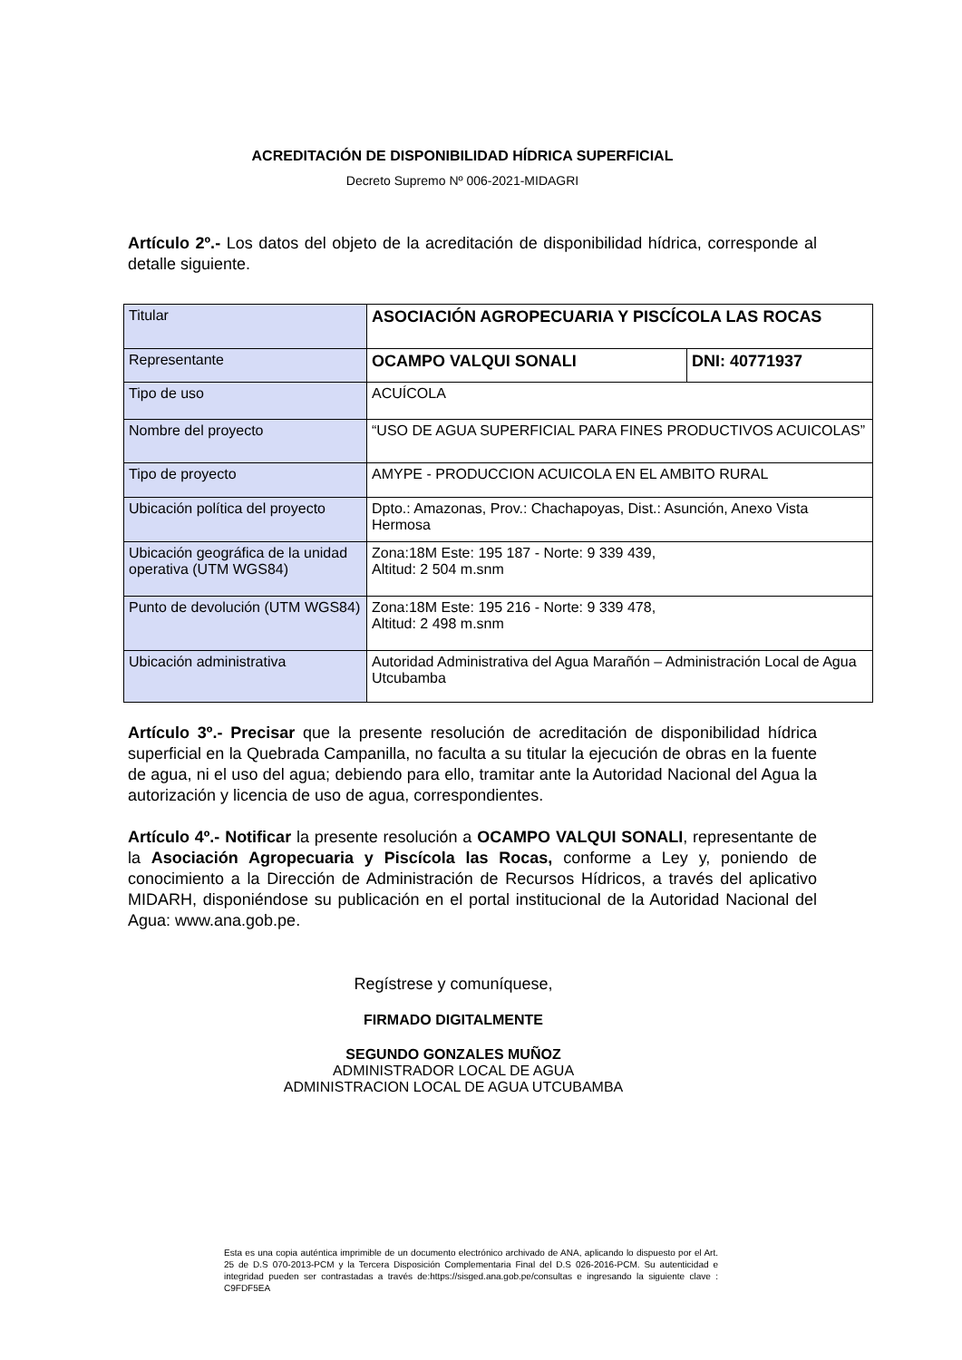ACREDITACIÓN DE DISPONIBILIDAD HÍDRICA SUPERFICIAL
Decreto Supremo Nº 006-2021-MIDAGRI
Artículo 2º.- Los datos del objeto de la acreditación de disponibilidad hídrica, corresponde al detalle siguiente.
| Titular | ASOCIACIÓN AGROPECUARIA Y PISCÍCOLA LAS ROCAS | |
| Representante | OCAMPO VALQUI SONALI | DNI: 40771937 |
| Tipo de uso | ACUÍCOLA | |
| Nombre del proyecto | “USO DE AGUA SUPERFICIAL PARA FINES PRODUCTIVOS ACUICOLAS” | |
| Tipo de proyecto | AMYPE - PRODUCCION ACUICOLA EN EL AMBITO RURAL | |
| Ubicación política del proyecto | Dpto.: Amazonas, Prov.: Chachapoyas, Dist.: Asunción, Anexo Vista Hermosa | |
| Ubicación geográfica de la unidad operativa (UTM WGS84) | Zona:18M Este: 195 187 - Norte: 9 339 439, Altitud: 2 504 m.snm | |
| Punto de devolución (UTM WGS84) | Zona:18M Este: 195 216 - Norte: 9 339 478, Altitud: 2 498 m.snm | |
| Ubicación administrativa | Autoridad Administrativa del Agua Marañón – Administración Local de Agua Utcubamba | |
Artículo 3º.- Precisar que la presente resolución de acreditación de disponibilidad hídrica superficial en la Quebrada Campanilla, no faculta a su titular la ejecución de obras en la fuente de agua, ni el uso del agua; debiendo para ello, tramitar ante la Autoridad Nacional del Agua la autorización y licencia de uso de agua, correspondientes.
Artículo 4º.- Notificar la presente resolución a OCAMPO VALQUI SONALI, representante de la Asociación Agropecuaria y Piscícola las Rocas, conforme a Ley y, poniendo de conocimiento a la Dirección de Administración de Recursos Hídricos, a través del aplicativo MIDARH, disponiéndose su publicación en el portal institucional de la Autoridad Nacional del Agua: www.ana.gob.pe.
Regístrese y comuníquese,
FIRMADO DIGITALMENTE
SEGUNDO GONZALES MUÑOZ
ADMINISTRADOR LOCAL DE AGUA
ADMINISTRACION LOCAL DE AGUA UTCUBAMBA
Esta es una copia auténtica imprimible de un documento electrónico archivado de ANA, aplicando lo dispuesto por el Art. 25 de D.S 070-2013-PCM y la Tercera Disposición Complementaria Final del D.S 026-2016-PCM. Su autenticidad e integridad pueden ser contrastadas a través de:https://sisged.ana.gob.pe/consultas e ingresando la siguiente clave : C9FDF5EA